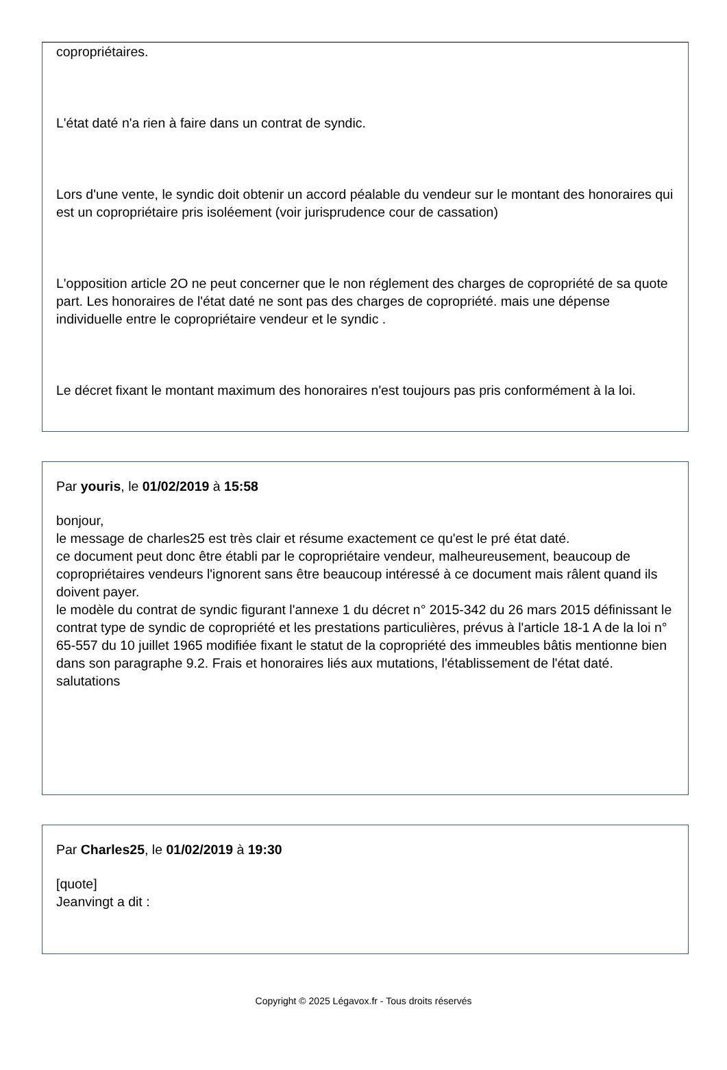copropriétaires.
L'état daté n'a rien à faire dans un contrat de syndic.
Lors d'une vente, le syndic doit obtenir un accord péalable du vendeur sur le montant des honoraires qui est un copropriétaire pris isoléement (voir jurisprudence cour de cassation)
L'opposition article 2O ne peut concerner que le non réglement des charges de copropriété de sa quote part. Les honoraires de l'état daté ne sont pas des charges de copropriété. mais une dépense individuelle entre le copropriétaire vendeur et le syndic .
Le décret fixant le montant maximum des honoraires n'est toujours pas pris conformément à la loi.
Par youris, le 01/02/2019 à 15:58
bonjour,
le message de charles25 est très clair et résume exactement ce qu'est le pré état daté.
ce document peut donc être établi par le copropriétaire vendeur, malheureusement, beaucoup de copropriétaires vendeurs l'ignorent sans être beaucoup intéressé à ce document mais râlent quand ils doivent payer.
le modèle du contrat de syndic figurant l'annexe 1 du décret n° 2015-342 du 26 mars 2015 définissant le contrat type de syndic de copropriété et les prestations particulières, prévus à l'article 18-1 A de la loi n° 65-557 du 10 juillet 1965 modifiée fixant le statut de la copropriété des immeubles bâtis mentionne bien dans son paragraphe 9.2. Frais et honoraires liés aux mutations, l'établissement de l'état daté.
salutations
Par Charles25, le 01/02/2019 à 19:30
[quote]
Jeanvingt a dit :
Copyright © 2025 Légavox.fr - Tous droits réservés